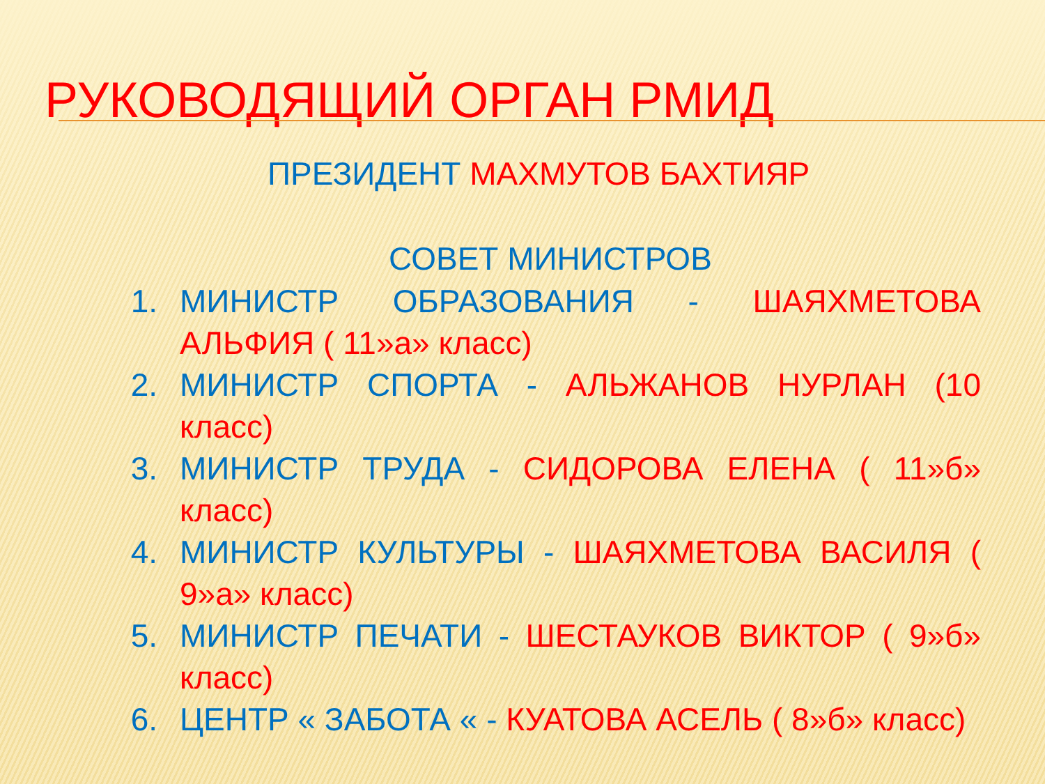РУКОВОДЯЩИЙ ОРГАН РМИД
ПРЕЗИДЕНТ МАХМУТОВ БАХТИЯР
СОВЕТ МИНИСТРОВ
1. МИНИСТР ОБРАЗОВАНИЯ - ШАЯХМЕТОВА АЛЬФИЯ ( 11»а» класс)
2. МИНИСТР СПОРТА - АЛЬЖАНОВ НУРЛАН (10 класс)
3. МИНИСТР ТРУДА - СИДОРОВА ЕЛЕНА ( 11»б» класс)
4. МИНИСТР КУЛЬТУРЫ - ШАЯХМЕТОВА ВАСИЛЯ ( 9»а» класс)
5. МИНИСТР ПЕЧАТИ - ШЕСТАУКОВ ВИКТОР ( 9»б» класс)
6. ЦЕНТР « ЗАБОТА « - КУАТОВА АСЕЛЬ ( 8»б» класс)